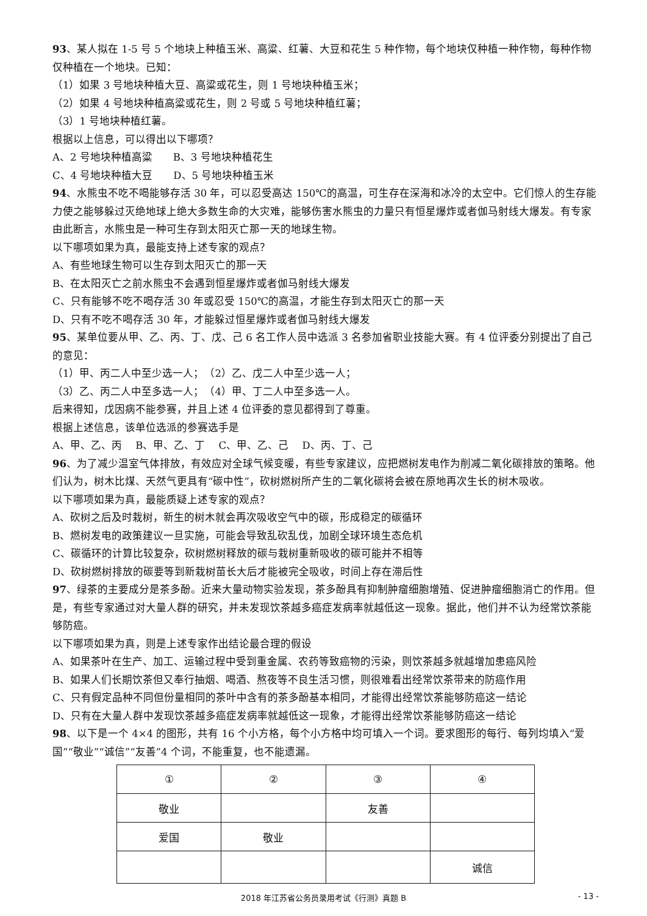93、某人拟在 1-5 号 5 个地块上种植玉米、高粱、红薯、大豆和花生 5 种作物，每个地块仅种植一种作物，每种作物仅种植在一个地块。已知：
（1）如果 3 号地块种植大豆、高粱或花生，则 1 号地块种植玉米；
（2）如果 4 号地块种植高粱或花生，则 2 号或 5 号地块种植红薯；
（3）1 号地块种植红薯。
根据以上信息，可以得出以下哪项？
A、2 号地块种植高粱　　B、3 号地块种植花生
C、4 号地块种植大豆　　D、5 号地块种植玉米
94、水熊虫不吃不喝能够存活 30 年，可以忍受高达 150℃的高温，可生存在深海和冰冷的太空中。它们惊人的生存能力使之能够躲过灭绝地球上绝大多数生命的大灾难，能够伤害水熊虫的力量只有恒星爆炸或者伽马射线大爆发。有专家由此断言，水熊虫是一种可生存到太阳灭亡那一天的地球生物。
以下哪项如果为真，最能支持上述专家的观点？
A、有些地球生物可以生存到太阳灭亡的那一天
B、在太阳灭亡之前水熊虫不会遇到恒星爆炸或者伽马射线大爆发
C、只有能够不吃不喝存活 30 年或忍受 150℃的高温，才能生存到太阳灭亡的那一天
D、只有不吃不喝存活 30 年，才能躲过恒星爆炸或者伽马射线大爆发
95、某单位要从甲、乙、丙、丁、戊、己 6 名工作人员中选派 3 名参加省职业技能大赛。有 4 位评委分别提出了自己的意见：
（1）甲、丙二人中至少选一人；　（2）乙、戊二人中至少选一人；
（3）乙、丙二人中至多选一人；　（4）甲、丁二人中至多选一人。
后来得知，戊因病不能参赛，并且上述 4 位评委的意见都得到了尊重。
根据上述信息，该单位选派的参赛选手是
A、甲、乙、丙　 B、甲、乙、丁　 C、甲、乙、己　 D、丙、丁、己
96、为了减少温室气体排放，有效应对全球气候变暖，有些专家建议，应把燃树发电作为削减二氧化碳排放的策略。他们认为，树木比煤、天然气更具有“碳中性”，砍树燃树所产生的二氧化碳将会被在原地再次生长的树木吸收。
以下哪项如果为真，最能质疑上述专家的观点？
A、砍树之后及时栽树，新生的树木就会再次吸收空气中的碳，形成稳定的碳循环
B、燃树发电的政策建议一旦实施，可能会导致乱砍乱伐，加剧全球环境生态危机
C、碳循环的计算比较复杂，砍树燃树释放的碳与栽树重新吸收的碳可能并不相等
D、砍树燃树排放的碳要等到新栽树苗长大后才能被完全吸收，时间上存在滞后性
97、绿茶的主要成分是茶多酚。近来大量动物实验发现，茶多酚具有抑制肿瘤细胞增殖、促进肿瘤细胞消亡的作用。但是，有些专家通过对大量人群的研究，并未发现饮茶越多癌症发病率就越低这一现象。据此，他们并不认为经常饮茶能够防癌。
以下哪项如果为真，则是上述专家作出结论最合理的假设
A、如果茶叶在生产、加工、运输过程中受到重金属、农药等致癌物的污染，则饮茶越多就越增加患癌风险
B、如果人们长期饮茶但又奉行抽烟、喝酒、熬夜等不良生活习惯，则很难看出经常饮茶带来的防癌作用
C、只有假定品种不同但份量相同的茶叶中含有的茶多酚基本相同，才能得出经常饮茶能够防癌这一结论
D、只有在大量人群中发现饮茶越多癌症发病率就越低这一现象，才能得出经常饮茶能够防癌这一结论
98、以下是一个 4×4 的图形，共有 16 个小方格，每个小方格中均可填入一个词。要求图形的每行、每列均填入“爱国”“敬业”“诚信”“友善”4 个词，不能重复，也不能遗漏。
| ① | ② | ③ | ④ |
| 敬业 | | 友善 | |
| 爱国 | 敬业 | | |
| | | | 诚信 |
2018 年江苏省公务员录用考试《行测》真题 B - 13 -